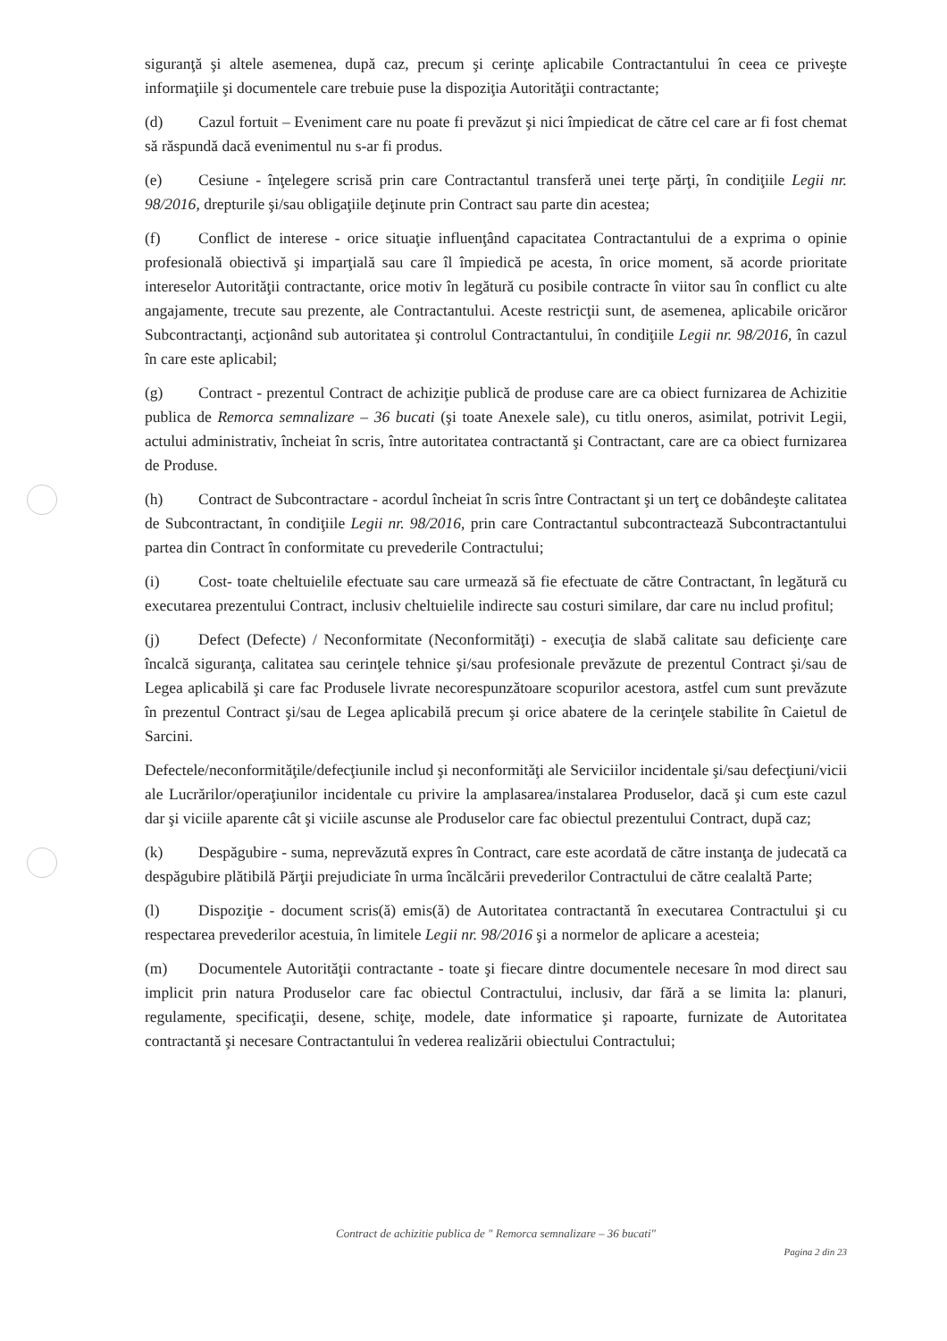siguranţă şi altele asemenea, după caz, precum şi cerinţe aplicabile Contractantului în ceea ce priveşte informaţiile şi documentele care trebuie puse la dispoziţia Autorităţii contractante;
(d) Cazul fortuit – Eveniment care nu poate fi prevăzut şi nici împiedicat de către cel care ar fi fost chemat să răspundă dacă evenimentul nu s-ar fi produs.
(e) Cesiune - înţelegere scrisă prin care Contractantul transferă unei terţe părţi, în condiţiile Legii nr. 98/2016, drepturile şi/sau obligaţiile deţinute prin Contract sau parte din acestea;
(f) Conflict de interese - orice situaţie influenţând capacitatea Contractantului de a exprima o opinie profesională obiectivă şi imparţială sau care îl împiedică pe acesta, în orice moment, să acorde prioritate intereselor Autorităţii contractante, orice motiv în legătură cu posibile contracte în viitor sau în conflict cu alte angajamente, trecute sau prezente, ale Contractantului. Aceste restricţii sunt, de asemenea, aplicabile oricăror Subcontractanţi, acţionând sub autoritatea şi controlul Contractantului, în condiţiile Legii nr. 98/2016, în cazul în care este aplicabil;
(g) Contract - prezentul Contract de achiziţie publică de produse care are ca obiect furnizarea de Achizitie publica de Remorca semnalizare – 36 bucati (şi toate Anexele sale), cu titlu oneros, asimilat, potrivit Legii, actului administrativ, încheiat în scris, între autoritatea contractantă şi Contractant, care are ca obiect furnizarea de Produse.
(h) Contract de Subcontractare - acordul încheiat în scris între Contractant şi un terţ ce dobândeşte calitatea de Subcontractant, în condiţiile Legii nr. 98/2016, prin care Contractantul subcontractează Subcontractantului partea din Contract în conformitate cu prevederile Contractului;
(i) Cost- toate cheltuielile efectuate sau care urmează să fie efectuate de către Contractant, în legătură cu executarea prezentului Contract, inclusiv cheltuielile indirecte sau costuri similare, dar care nu includ profitul;
(j) Defect (Defecte) / Neconformitate (Neconformităţi) - execuţia de slabă calitate sau deficienţe care încalcă siguranţa, calitatea sau cerinţele tehnice şi/sau profesionale prevăzute de prezentul Contract şi/sau de Legea aplicabilă şi care fac Produsele livrate necorespunzătoare scopurilor acestora, astfel cum sunt prevăzute în prezentul Contract şi/sau de Legea aplicabilă precum şi orice abatere de la cerinţele stabilite în Caietul de Sarcini.
Defectele/neconformităţile/defecţiunile includ şi neconformităţi ale Serviciilor incidentale şi/sau defecţiuni/vicii ale Lucrărilor/operaţiunilor incidentale cu privire la amplasarea/instalarea Produselor, dacă şi cum este cazul dar şi viciile aparente cât şi viciile ascunse ale Produselor care fac obiectul prezentului Contract, după caz;
(k) Despăgubire - suma, neprevăzută expres în Contract, care este acordată de către instanţa de judecată ca despăgubire plătibilă Părţii prejudiciate în urma încălcării prevederilor Contractului de către cealaltă Parte;
(l) Dispoziţie - document scris(ă) emis(ă) de Autoritatea contractantă în executarea Contractului şi cu respectarea prevederilor acestuia, în limitele Legii nr. 98/2016 şi a normelor de aplicare a acesteia;
(m) Documentele Autorităţii contractante - toate şi fiecare dintre documentele necesare în mod direct sau implicit prin natura Produselor care fac obiectul Contractului, inclusiv, dar fără a se limita la: planuri, regulamente, specificaţii, desene, schiţe, modele, date informatice şi rapoarte, furnizate de Autoritatea contractantă şi necesare Contractantului în vederea realizării obiectului Contractului;
Contract de achizitie publica de " Remorca semnalizare – 36 bucati"
Pagina 2 din 23